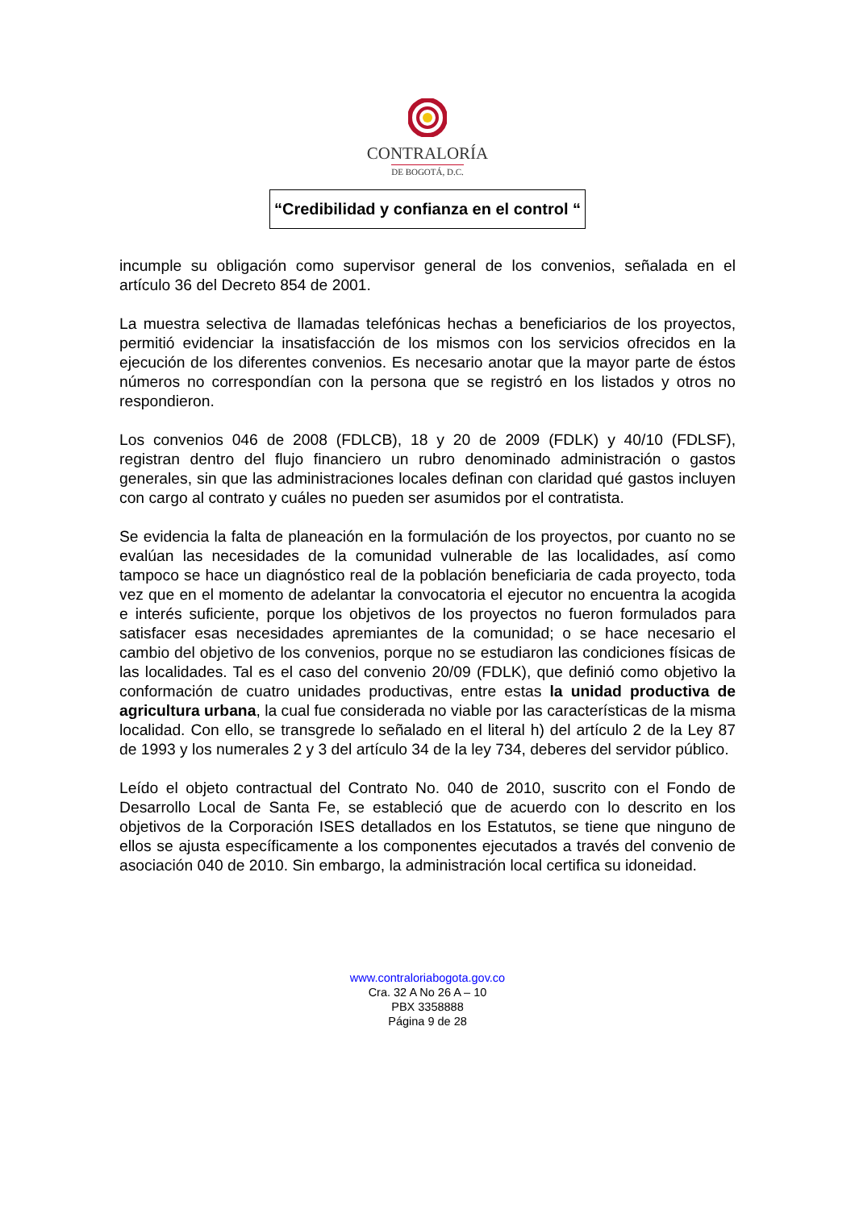CONTRALORÍA
DE BOGOTÁ, D.C.
“Credibilidad y confianza en el control “
incumple su obligación como supervisor general de los convenios, señalada en el artículo 36 del Decreto 854 de 2001.
La muestra selectiva de llamadas telefónicas hechas a beneficiarios de los proyectos, permitió evidenciar la insatisfacción de los mismos con los servicios ofrecidos en la ejecución de los diferentes convenios. Es necesario anotar que la mayor parte de éstos números no correspondían con la persona que se registró en los listados y otros no respondieron.
Los convenios 046 de 2008 (FDLCB), 18 y 20 de 2009 (FDLK) y 40/10 (FDLSF), registran dentro del flujo financiero un rubro denominado administración o gastos generales, sin que las administraciones locales definan con claridad qué gastos incluyen con cargo al contrato y cuáles no pueden ser asumidos por el contratista.
Se evidencia la falta de planeación en la formulación de los proyectos, por cuanto no se evalúan las necesidades de la comunidad vulnerable de las localidades, así como tampoco se hace un diagnóstico real de la población beneficiaria de cada proyecto, toda vez que en el momento de adelantar la convocatoria el ejecutor no encuentra la acogida e interés suficiente, porque los objetivos de los proyectos no fueron formulados para satisfacer esas necesidades apremiantes de la comunidad; o se hace necesario el cambio del objetivo de los convenios, porque no se estudiaron las condiciones físicas de las localidades. Tal es el caso del convenio 20/09 (FDLK), que definió como objetivo la conformación de cuatro unidades productivas, entre estas la unidad productiva de agricultura urbana, la cual fue considerada no viable por las características de la misma localidad. Con ello, se transgrede lo señalado en el literal h) del artículo 2 de la Ley 87 de 1993 y los numerales 2 y 3 del artículo 34 de la ley 734, deberes del servidor público.
Leído el objeto contractual del Contrato No. 040 de 2010, suscrito con el Fondo de Desarrollo Local de Santa Fe, se estableció que de acuerdo con lo descrito en los objetivos de la Corporación ISES detallados en los Estatutos, se tiene que ninguno de ellos se ajusta específicamente a los componentes ejecutados a través del convenio de asociación 040 de 2010. Sin embargo, la administración local certifica su idoneidad.
www.contraloriabogota.gov.co
Cra. 32 A No 26 A – 10
PBX 3358888
Página 9 de 28